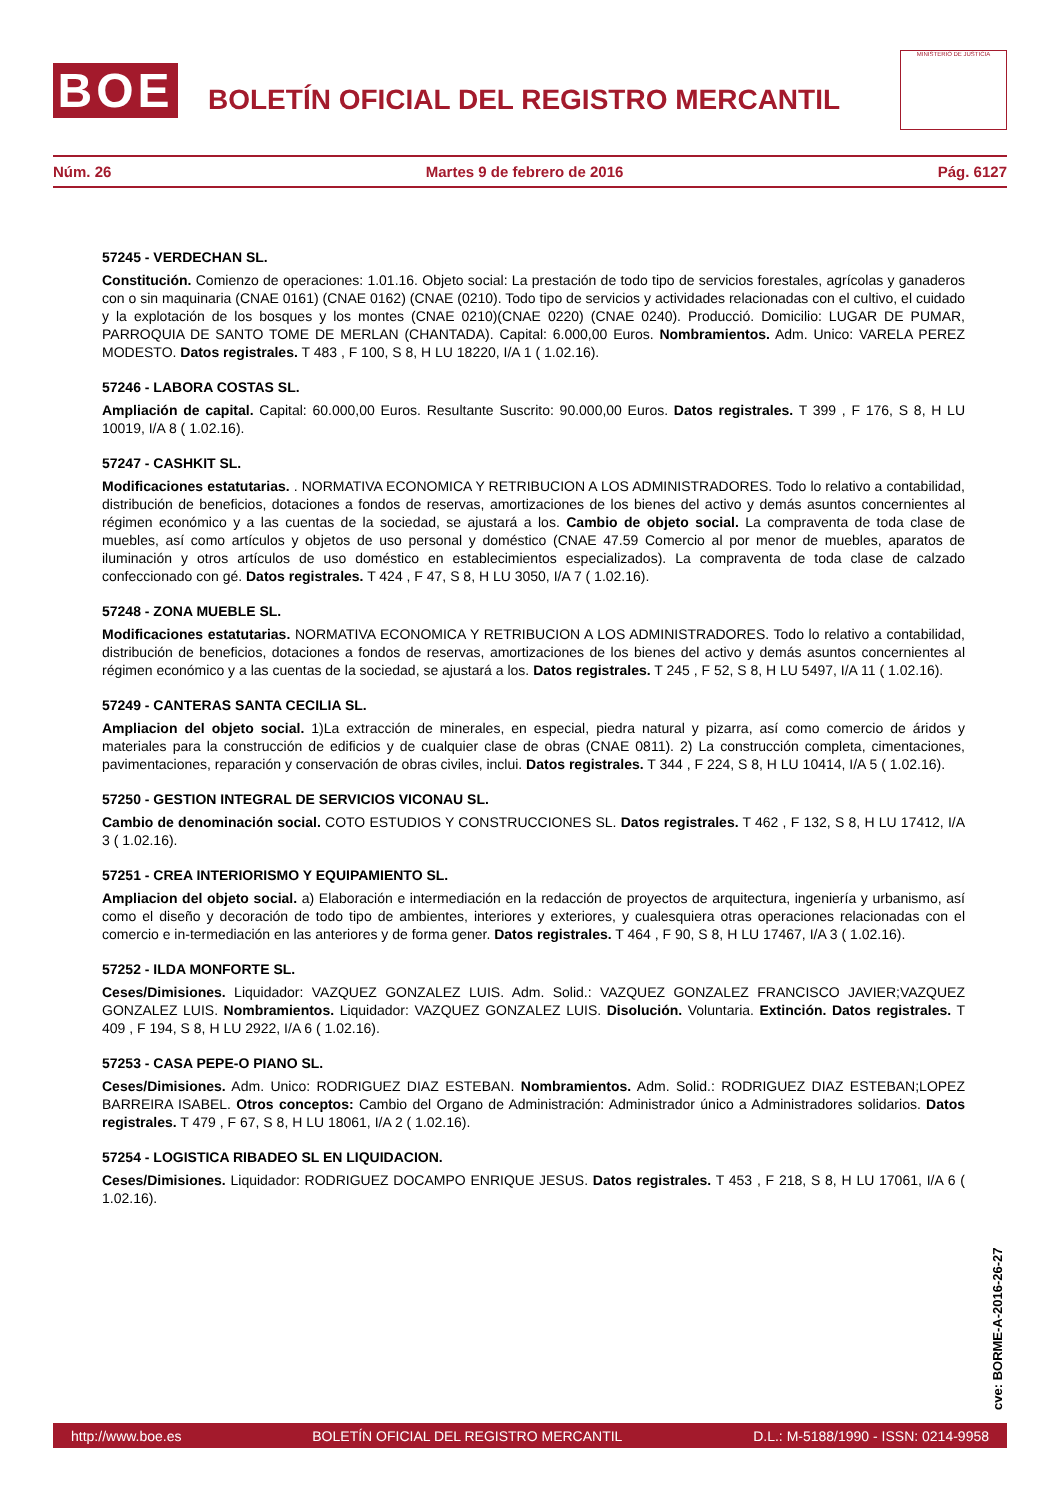BOE
BOLETÍN OFICIAL DEL REGISTRO MERCANTIL
MINISTERIO DE JUSTICIA
Núm. 26 Martes 9 de febrero de 2016 Pág. 6127
57245 - VERDECHAN SL.
Constitución. Comienzo de operaciones: 1.01.16. Objeto social: La prestación de todo tipo de servicios forestales, agrícolas y ganaderos con o sin maquinaria (CNAE 0161) (CNAE 0162) (CNAE (0210). Todo tipo de servicios y actividades relacionadas con el cultivo, el cuidado y la explotación de los bosques y los montes (CNAE 0210)(CNAE 0220) (CNAE 0240). Producció. Domicilio: LUGAR DE PUMAR, PARROQUIA DE SANTO TOME DE MERLAN (CHANTADA). Capital: 6.000,00 Euros. Nombramientos. Adm. Unico: VARELA PEREZ MODESTO. Datos registrales. T 483 , F 100, S 8, H LU 18220, I/A 1 ( 1.02.16).
57246 - LABORA COSTAS SL.
Ampliación de capital. Capital: 60.000,00 Euros. Resultante Suscrito: 90.000,00 Euros. Datos registrales. T 399 , F 176, S 8, H LU 10019, I/A 8 ( 1.02.16).
57247 - CASHKIT SL.
Modificaciones estatutarias. . NORMATIVA ECONOMICA Y RETRIBUCION A LOS ADMINISTRADORES. Todo lo relativo a contabilidad, distribución de beneficios, dotaciones a fondos de reservas, amortizaciones de los bienes del activo y demás asuntos concernientes al régimen económico y a las cuentas de la sociedad, se ajustará a los. Cambio de objeto social. La compraventa de toda clase de muebles, así como artículos y objetos de uso personal y doméstico (CNAE 47.59 Comercio al por menor de muebles, aparatos de iluminación y otros artículos de uso doméstico en establecimientos especializados). La compraventa de toda clase de calzado confeccionado con gé. Datos registrales. T 424 , F 47, S 8, H LU 3050, I/A 7 ( 1.02.16).
57248 - ZONA MUEBLE SL.
Modificaciones estatutarias. NORMATIVA ECONOMICA Y RETRIBUCION A LOS ADMINISTRADORES. Todo lo relativo a contabilidad, distribución de beneficios, dotaciones a fondos de reservas, amortizaciones de los bienes del activo y demás asuntos concernientes al régimen económico y a las cuentas de la sociedad, se ajustará a los. Datos registrales. T 245 , F 52, S 8, H LU 5497, I/A 11 ( 1.02.16).
57249 - CANTERAS SANTA CECILIA SL.
Ampliacion del objeto social. 1)La extracción de minerales, en especial, piedra natural y pizarra, así como comercio de áridos y materiales para la construcción de edificios y de cualquier clase de obras (CNAE 0811). 2) La construcción completa, cimentaciones, pavimentaciones, reparación y conservación de obras civiles, inclui. Datos registrales. T 344 , F 224, S 8, H LU 10414, I/A 5 ( 1.02.16).
57250 - GESTION INTEGRAL DE SERVICIOS VICONAU SL.
Cambio de denominación social. COTO ESTUDIOS Y CONSTRUCCIONES SL. Datos registrales. T 462 , F 132, S 8, H LU 17412, I/A 3 ( 1.02.16).
57251 - CREA INTERIORISMO Y EQUIPAMIENTO SL.
Ampliacion del objeto social. a) Elaboración e intermediación en la redacción de proyectos de arquitectura, ingeniería y urbanismo, así como el diseño y decoración de todo tipo de ambientes, interiores y exteriores, y cualesquiera otras operaciones relacionadas con el comercio e in-termediación en las anteriores y de forma gener. Datos registrales. T 464 , F 90, S 8, H LU 17467, I/A 3 ( 1.02.16).
57252 - ILDA MONFORTE SL.
Ceses/Dimisiones. Liquidador: VAZQUEZ GONZALEZ LUIS. Adm. Solid.: VAZQUEZ GONZALEZ FRANCISCO JAVIER;VAZQUEZ GONZALEZ LUIS. Nombramientos. Liquidador: VAZQUEZ GONZALEZ LUIS. Disolución. Voluntaria. Extinción. Datos registrales. T 409 , F 194, S 8, H LU 2922, I/A 6 ( 1.02.16).
57253 - CASA PEPE-O PIANO SL.
Ceses/Dimisiones. Adm. Unico: RODRIGUEZ DIAZ ESTEBAN. Nombramientos. Adm. Solid.: RODRIGUEZ DIAZ ESTEBAN;LOPEZ BARREIRA ISABEL. Otros conceptos: Cambio del Organo de Administración: Administrador único a Administradores solidarios. Datos registrales. T 479 , F 67, S 8, H LU 18061, I/A 2 ( 1.02.16).
57254 - LOGISTICA RIBADEO SL EN LIQUIDACION.
Ceses/Dimisiones. Liquidador: RODRIGUEZ DOCAMPO ENRIQUE JESUS. Datos registrales. T 453 , F 218, S 8, H LU 17061, I/A 6 ( 1.02.16).
cve: BORME-A-2016-26-27
http://www.boe.es BOLETÍN OFICIAL DEL REGISTRO MERCANTIL D.L.: M-5188/1990 - ISSN: 0214-9958